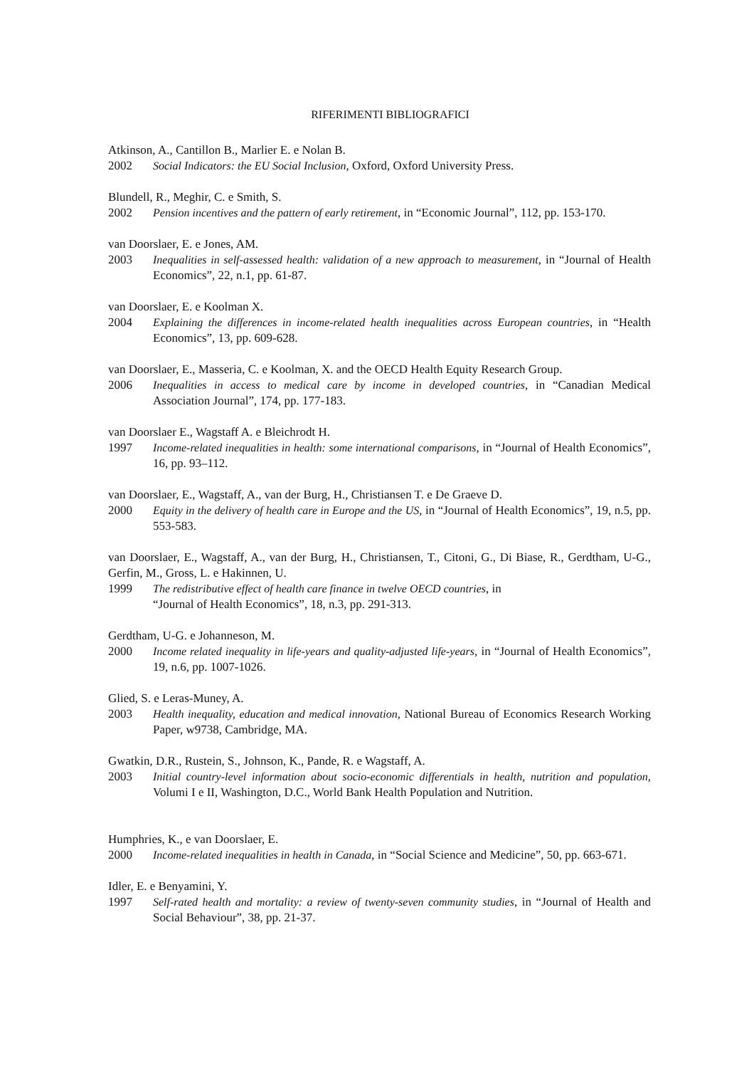RIFERIMENTI BIBLIOGRAFICI
Atkinson, A., Cantillon B., Marlier E. e Nolan B.
2002 Social Indicators: the EU Social Inclusion, Oxford, Oxford University Press.
Blundell, R., Meghir, C. e Smith, S.
2002 Pension incentives and the pattern of early retirement, in “Economic Journal”, 112, pp. 153-170.
van Doorslaer, E. e Jones, AM.
2003 Inequalities in self-assessed health: validation of a new approach to measurement, in “Journal of Health Economics”, 22, n.1, pp. 61-87.
van Doorslaer, E. e Koolman X.
2004 Explaining the differences in income-related health inequalities across European countries, in “Health Economics”, 13, pp. 609-628.
van Doorslaer, E., Masseria, C. e Koolman, X. and the OECD Health Equity Research Group.
2006 Inequalities in access to medical care by income in developed countries, in “Canadian Medical Association Journal”, 174, pp. 177-183.
van Doorslaer E., Wagstaff A. e Bleichrodt H.
1997 Income-related inequalities in health: some international comparisons, in “Journal of Health Economics”, 16, pp. 93–112.
van Doorslaer, E., Wagstaff, A., van der Burg, H., Christiansen T. e De Graeve D.
2000 Equity in the delivery of health care in Europe and the US, in “Journal of Health Economics”, 19, n.5, pp. 553-583.
van Doorslaer, E., Wagstaff, A., van der Burg, H., Christiansen, T., Citoni, G., Di Biase, R., Gerdtham, U-G., Gerfin, M., Gross, L. e Hakinnen, U.
1999 The redistributive effect of health care finance in twelve OECD countries, in
“Journal of Health Economics”, 18, n.3, pp. 291-313.
Gerdtham, U-G. e Johanneson, M.
2000 Income related inequality in life-years and quality-adjusted life-years, in “Journal of Health Economics”, 19, n.6, pp. 1007-1026.
Glied, S. e Leras-Muney, A.
2003 Health inequality, education and medical innovation, National Bureau of Economics Research Working Paper, w9738, Cambridge, MA.
Gwatkin, D.R., Rustein, S., Johnson, K., Pande, R. e Wagstaff, A.
2003 Initial country-level information about socio-economic differentials in health, nutrition and population, Volumi I e II, Washington, D.C., World Bank Health Population and Nutrition.
Humphries, K., e van Doorslaer, E.
2000 Income-related inequalities in health in Canada, in “Social Science and Medicine”, 50, pp. 663-671.
Idler, E. e Benyamini, Y.
1997 Self-rated health and mortality: a review of twenty-seven community studies, in “Journal of Health and Social Behaviour”, 38, pp. 21-37.